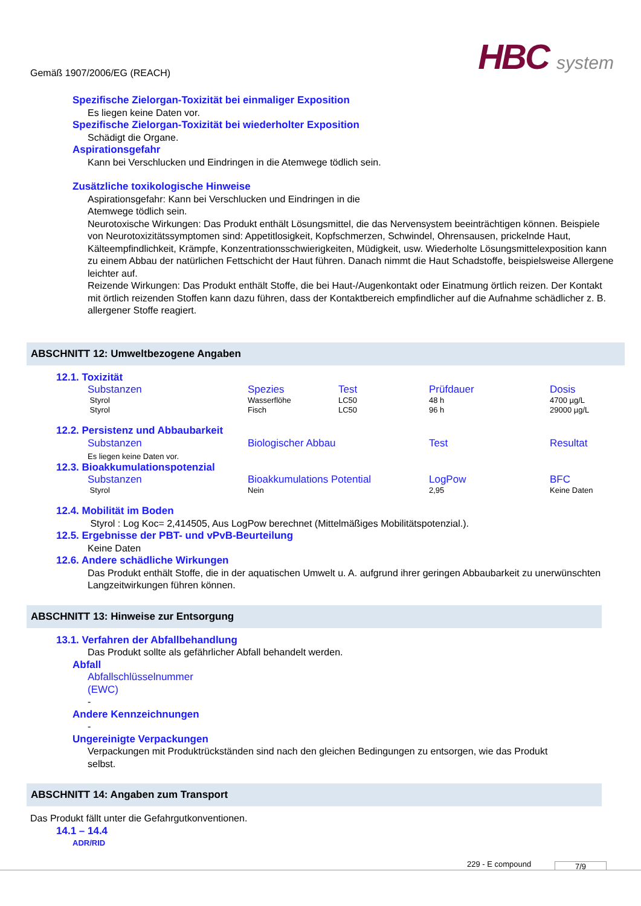Gemäß 1907/2006/EG (REACH)
HBC system
Spezifische Zielorgan-Toxizität bei einmaliger Exposition
Es liegen keine Daten vor.
Spezifische Zielorgan-Toxizität bei wiederholter Exposition
Schädigt die Organe.
Aspirationsgefahr
Kann bei Verschlucken und Eindringen in die Atemwege tödlich sein.
Zusätzliche toxikologische Hinweise
Aspirationsgefahr: Kann bei Verschlucken und Eindringen in die
Atemwege tödlich sein.
Neurotoxische Wirkungen: Das Produkt enthält Lösungsmittel, die das Nervensystem beeinträchtigen können. Beispiele von Neurotoxizitätssymptomen sind: Appetitlosigkeit, Kopfschmerzen, Schwindel, Ohrensausen, prickelnde Haut, Kälteempfindlichkeit, Krämpfe, Konzentrationsschwierigkeiten, Müdigkeit, usw. Wiederholte Lösungsmittelexposition kann zu einem Abbau der natürlichen Fettschicht der Haut führen. Danach nimmt die Haut Schadstoffe, beispielsweise Allergene leichter auf.
Reizende Wirkungen: Das Produkt enthält Stoffe, die bei Haut-/Augenkontakt oder Einatmung örtlich reizen. Der Kontakt mit örtlich reizenden Stoffen kann dazu führen, dass der Kontaktbereich empfindlicher auf die Aufnahme schädlicher z. B. allergener Stoffe reagiert.
ABSCHNITT 12: Umweltbezogene Angaben
12.1. Toxizität
| Substanzen | Spezies | Test | Prüfdauer | Dosis |
| --- | --- | --- | --- | --- |
| Styrol | Wasserflöhe | LC50 | 48 h | 4700 µg/L |
| Styrol | Fisch | LC50 | 96 h | 29000 µg/L |
12.2. Persistenz und Abbaubarkeit
| Substanzen | Biologischer Abbau | Test | Resultat |
| --- | --- | --- | --- |
| Es liegen keine Daten vor. | | | |
12.3. Bioakkumulationspotenzial
| Substanzen | Bioakkumulations Potential | LogPow | BFC |
| --- | --- | --- | --- |
| Styrol | Nein | 2,95 | Keine Daten |
12.4. Mobilität im Boden
Styrol : Log Koc= 2,414505, Aus LogPow berechnet (Mittelmäßiges Mobilitätspotenzial.).
12.5. Ergebnisse der PBT- und vPvB-Beurteilung
Keine Daten
12.6. Andere schädliche Wirkungen
Das Produkt enthält Stoffe, die in der aquatischen Umwelt u. A. aufgrund ihrer geringen Abbaubarkeit zu unerwünschten Langzeitwirkungen führen können.
ABSCHNITT 13: Hinweise zur Entsorgung
13.1. Verfahren der Abfallbehandlung
Das Produkt sollte als gefährlicher Abfall behandelt werden.
Abfall
Abfallschlüsselnummer
(EWC)
-
Andere Kennzeichnungen
-
Ungereinigte Verpackungen
Verpackungen mit Produktrückständen sind nach den gleichen Bedingungen zu entsorgen, wie das Produkt selbst.
ABSCHNITT 14: Angaben zum Transport
Das Produkt fällt unter die Gefahrgutkonventionen.
14.1 – 14.4
ADR/RID
229 - E compound 7/9